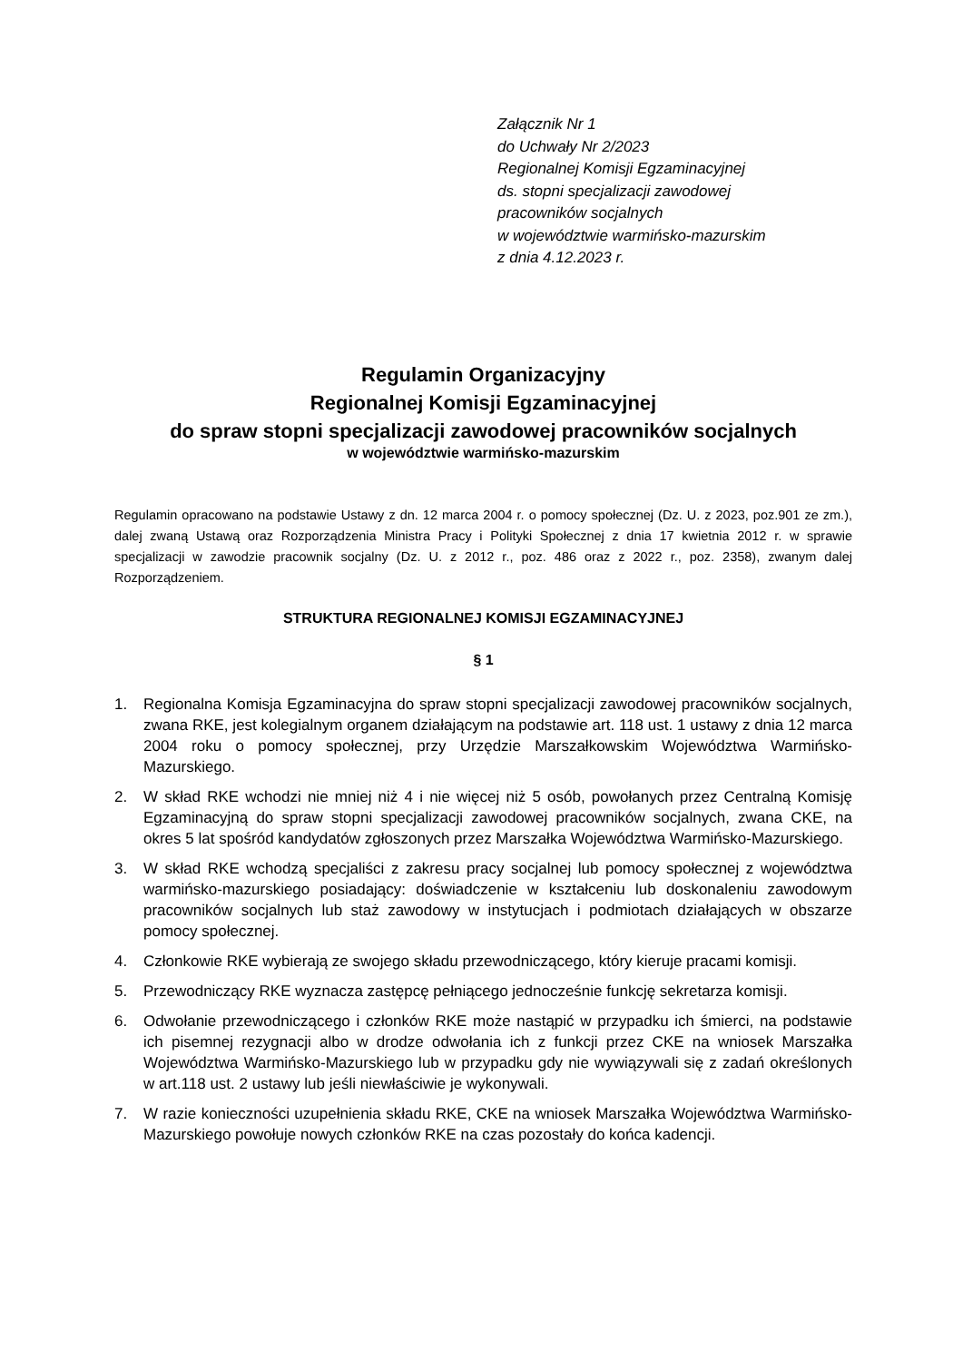Załącznik Nr 1
do Uchwały Nr 2/2023
Regionalnej Komisji Egzaminacyjnej
ds. stopni specjalizacji zawodowej
pracowników socjalnych
w województwie warmińsko-mazurskim
z dnia 4.12.2023 r.
Regulamin Organizacyjny
Regionalnej Komisji Egzaminacyjnej
do spraw stopni specjalizacji zawodowej pracowników socjalnych
w województwie warmińsko-mazurskim
Regulamin opracowano na podstawie Ustawy z dn. 12 marca 2004 r. o pomocy społecznej (Dz. U. z 2023, poz.901 ze zm.), dalej zwaną Ustawą oraz Rozporządzenia Ministra Pracy i Polityki Społecznej z dnia 17 kwietnia 2012 r. w sprawie specjalizacji w zawodzie pracownik socjalny (Dz. U. z 2012 r., poz. 486 oraz z 2022 r., poz. 2358), zwanym dalej Rozporządzeniem.
STRUKTURA REGIONALNEJ KOMISJI EGZAMINACYJNEJ
§ 1
1. Regionalna Komisja Egzaminacyjna do spraw stopni specjalizacji zawodowej pracowników socjalnych, zwana RKE, jest kolegialnym organem działającym na podstawie art. 118 ust. 1 ustawy z dnia 12 marca 2004 roku o pomocy społecznej, przy Urzędzie Marszałkowskim Województwa Warmińsko-Mazurskiego.
2. W skład RKE wchodzi nie mniej niż 4 i nie więcej niż 5 osób, powołanych przez Centralną Komisję Egzaminacyjną do spraw stopni specjalizacji zawodowej pracowników socjalnych, zwana CKE, na okres 5 lat spośród kandydatów zgłoszonych przez Marszałka Województwa Warmińsko-Mazurskiego.
3. W skład RKE wchodzą specjaliści z zakresu pracy socjalnej lub pomocy społecznej z województwa warmińsko-mazurskiego posiadający: doświadczenie w kształceniu lub doskonaleniu zawodowym pracowników socjalnych lub staż zawodowy w instytucjach i podmiotach działających w obszarze pomocy społecznej.
4. Członkowie RKE wybierają ze swojego składu przewodniczącego, który kieruje pracami komisji.
5. Przewodniczący RKE wyznacza zastępcę pełniącego jednocześnie funkcję sekretarza komisji.
6. Odwołanie przewodniczącego i członków RKE może nastąpić w przypadku ich śmierci, na podstawie ich pisemnej rezygnacji albo w drodze odwołania ich z funkcji przez CKE na wniosek Marszałka Województwa Warmińsko-Mazurskiego lub w przypadku gdy nie wywiązywali się z zadań określonych w art.118 ust. 2 ustawy lub jeśli niewłaściwie je wykonywali.
7. W razie konieczności uzupełnienia składu RKE, CKE na wniosek Marszałka Województwa Warmińsko-Mazurskiego powołuje nowych członków RKE na czas pozostały do końca kadencji.